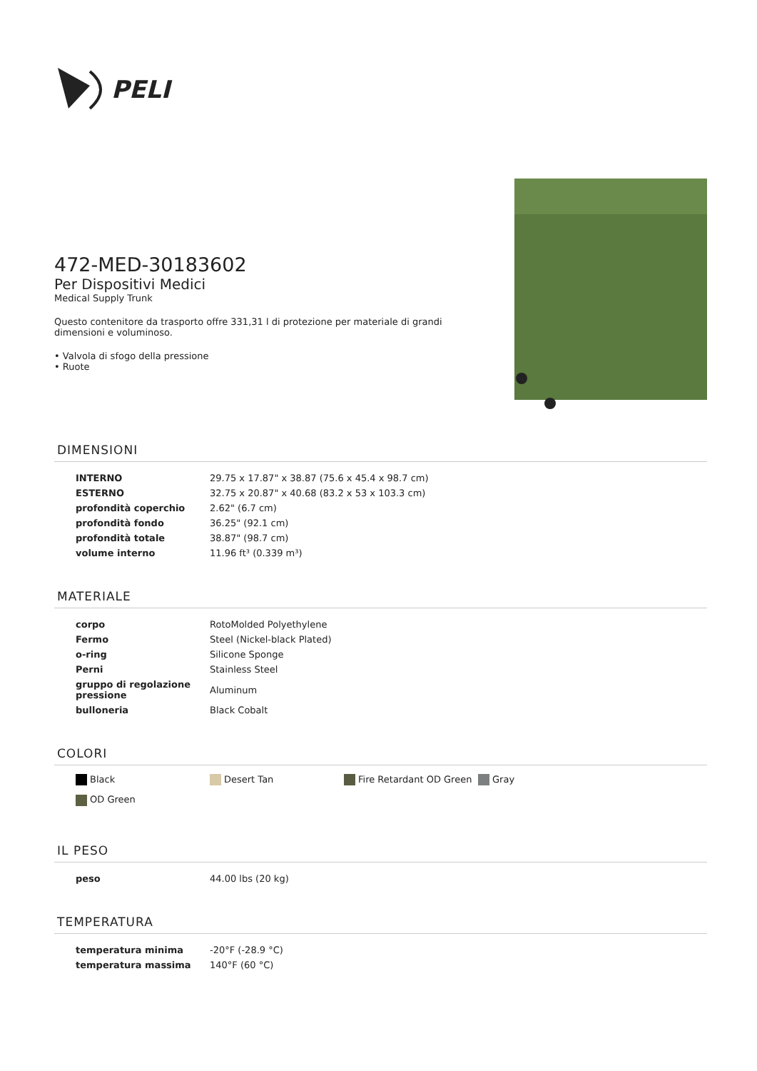PELI
472-MED-30183602
Per Dispositivi Medici
Medical Supply Trunk
Questo contenitore da trasporto offre 331,31 l di protezione per materiale di grandi dimensioni e voluminoso.
• Valvola di sfogo della pressione
• Ruote
DIMENSIONI
| INTERNO | 29.75 x 17.87" x 38.87 (75.6 x 45.4 x 98.7 cm) |
| ESTERNO | 32.75 x 20.87" x 40.68 (83.2 x 53 x 103.3 cm) |
| profondità coperchio | 2.62" (6.7 cm) |
| profondità fondo | 36.25" (92.1 cm) |
| profondità totale | 38.87" (98.7 cm) |
| volume interno | 11.96 ft³ (0.339 m³) |
MATERIALE
| corpo | RotoMolded Polyethylene |
| Fermo | Steel (Nickel-black Plated) |
| o-ring | Silicone Sponge |
| Perni | Stainless Steel |
| gruppo di regolazione pressione | Aluminum |
| bulloneria | Black Cobalt |
COLORI
Black
Desert Tan
Fire Retardant OD Green
Gray
OD Green
IL PESO
| peso | 44.00 lbs (20 kg) |
TEMPERATURA
| temperatura minima | -20°F (-28.9 °C) |
| temperatura massima | 140°F (60 °C) |